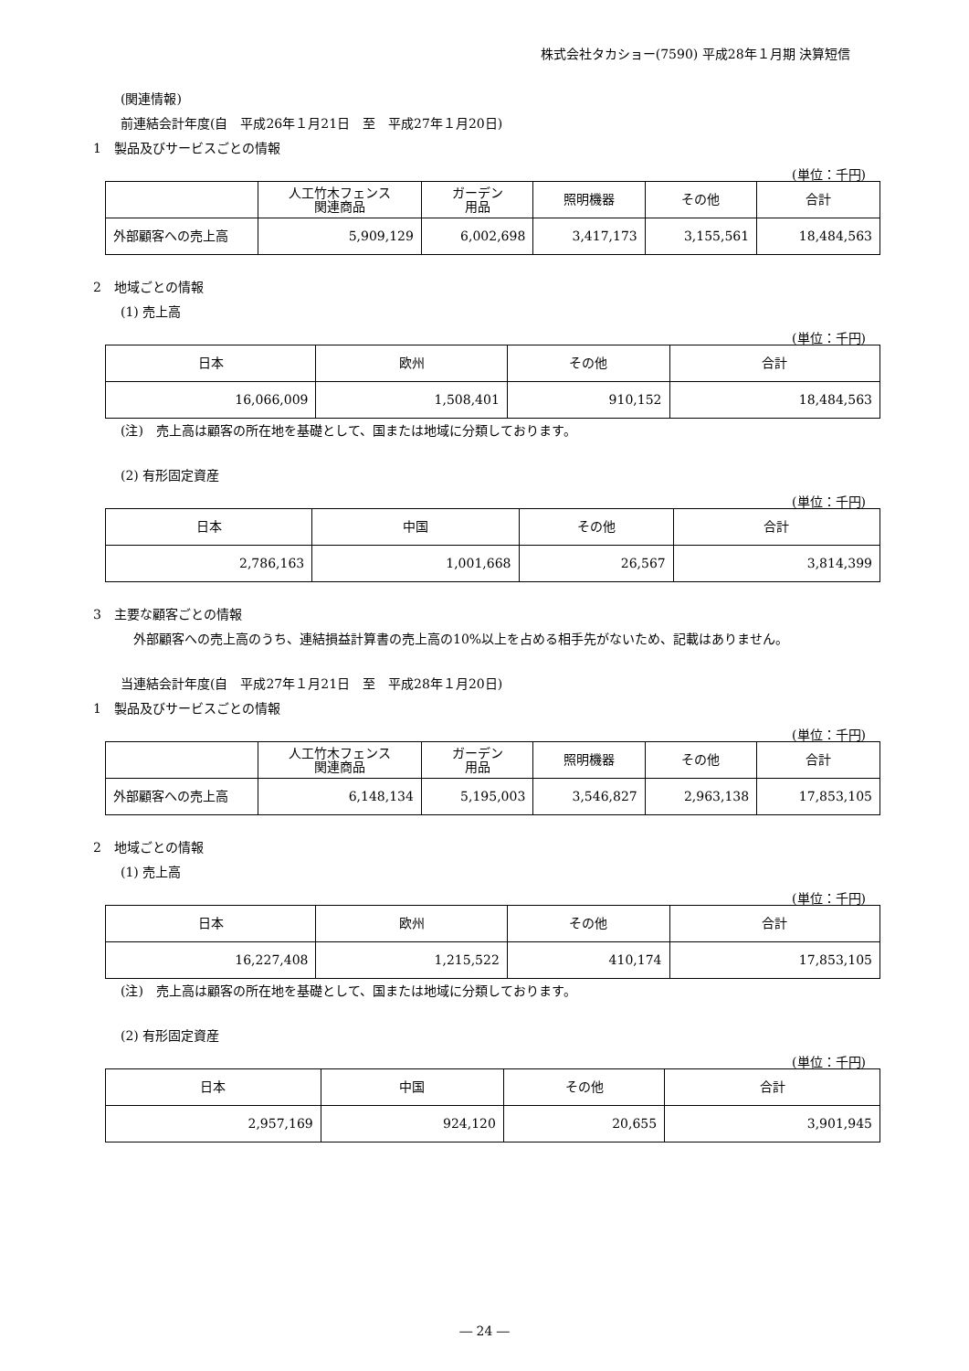株式会社タカショー(7590) 平成28年１月期 決算短信
(関連情報)
前連結会計年度(自　平成26年１月21日　至　平成27年１月20日)
1　製品及びサービスごとの情報
(単位：千円)
| | 人工竹木フェンス 関連商品 | ガーデン 用品 | 照明機器 | その他 | 合計 |
| --- | --- | --- | --- | --- | --- |
| 外部顧客への売上高 | 5,909,129 | 6,002,698 | 3,417,173 | 3,155,561 | 18,484,563 |
2　地域ごとの情報
(1) 売上高
(単位：千円)
| 日本 | 欧州 | その他 | 合計 |
| --- | --- | --- | --- |
| 16,066,009 | 1,508,401 | 910,152 | 18,484,563 |
(注)　売上高は顧客の所在地を基礎として、国または地域に分類しております。
(2) 有形固定資産
(単位：千円)
| 日本 | 中国 | その他 | 合計 |
| --- | --- | --- | --- |
| 2,786,163 | 1,001,668 | 26,567 | 3,814,399 |
3　主要な顧客ごとの情報
外部顧客への売上高のうち、連結損益計算書の売上高の10%以上を占める相手先がないため、記載はありません。
当連結会計年度(自　平成27年１月21日　至　平成28年１月20日)
1　製品及びサービスごとの情報
(単位：千円)
| | 人工竹木フェンス 関連商品 | ガーデン 用品 | 照明機器 | その他 | 合計 |
| --- | --- | --- | --- | --- | --- |
| 外部顧客への売上高 | 6,148,134 | 5,195,003 | 3,546,827 | 2,963,138 | 17,853,105 |
2　地域ごとの情報
(1) 売上高
(単位：千円)
| 日本 | 欧州 | その他 | 合計 |
| --- | --- | --- | --- |
| 16,227,408 | 1,215,522 | 410,174 | 17,853,105 |
(注)　売上高は顧客の所在地を基礎として、国または地域に分類しております。
(2) 有形固定資産
(単位：千円)
| 日本 | 中国 | その他 | 合計 |
| --- | --- | --- | --- |
| 2,957,169 | 924,120 | 20,655 | 3,901,945 |
― 24 ―